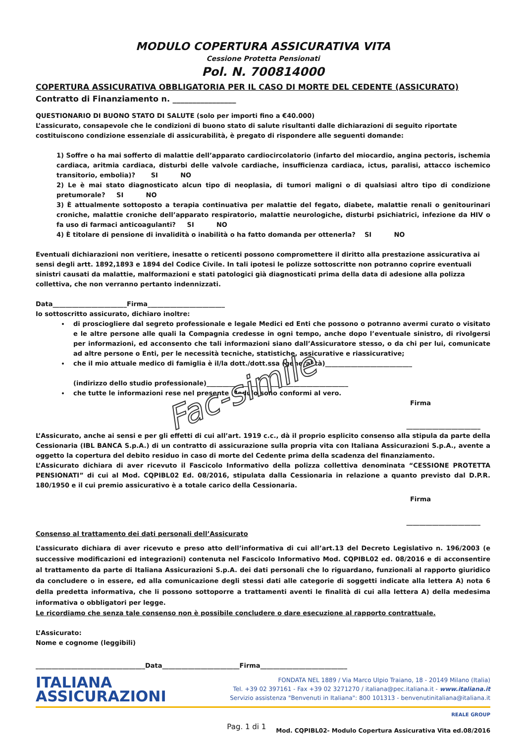MODULO COPERTURA ASSICURATIVA VITA
Cessione Protetta Pensionati
Pol. N. 700814000
COPERTURA ASSICURATIVA OBBLIGATORIA PER IL CASO DI MORTE DEL CEDENTE (ASSICURATO)
Contratto di Finanziamento n. ________________
QUESTIONARIO DI BUONO STATO DI SALUTE (solo per importi fino a €40.000)
L’assicurato, consapevole che le condizioni di buono stato di salute risultanti dalle dichiarazioni di seguito riportate costituiscono condizione essenziale di assicurabilità, è pregato di rispondere alle seguenti domande:
1) Soffre o ha mai sofferto di malattie dell’apparato cardiocircolatorio (infarto del miocardio, angina pectoris, ischemia cardiaca, aritmia cardiaca, disturbi delle valvole cardiache, insufficienza cardiaca, ictus, paralisi, attacco ischemico transitorio, embolia)? SI NO
2) Le è mai stato diagnosticato alcun tipo di neoplasia, di tumori maligni o di qualsiasi altro tipo di condizione pretumorale? SI NO
3) È attualmente sottoposto a terapia continuativa per malattie del fegato, diabete, malattie renali o genitourinari croniche, malattie croniche dell’apparato respiratorio, malattie neurologiche, disturbi psichiatrici, infezione da HIV o fa uso di farmaci anticoagulanti? SI NO
4) È titolare di pensione di invalidità o inabilità o ha fatto domanda per ottenerla? SI NO
Eventuali dichiarazioni non veritiere, inesatte o reticenti possono compromettere il diritto alla prestazione assicurativa ai sensi degli artt. 1892,1893 e 1894 del Codice Civile. In tali ipotesi le polizze sottoscritte non potranno coprire eventuali sinistri causati da malattie, malformazioni e stati patologici già diagnosticati prima della data di adesione alla polizza collettiva, che non verranno pertanto indennizzati.
Data_______________________Firma________________________
Io sottoscritto assicurato, dichiaro inoltre:
di prosciogliere dal segreto professionale e legale Medici ed Enti che possono o potranno avermi curato o visitato e le altre persone alle quali la Compagnia credesse in ogni tempo, anche dopo l’eventuale sinistro, di rivolgersi per informazioni, ed acconsento che tali informazioni siano dall’Assicuratore stesso, o da chi per lui, comunicate ad altre persone o Enti, per le necessità tecniche, statistiche, assicurative e riassicurative;
che il mio attuale medico di famiglia è il/la dott./dott.ssa (generalità)___________________________
(indirizzo dello studio professionale)____________________________________________
che tutte le informazioni rese nel presente Modulo sono conformi al vero.
Firma
_______________________
L’Assicurato, anche ai sensi e per gli effetti di cui all’art. 1919 c.c., dà il proprio esplicito consenso alla stipula da parte della Cessionaria (IBL BANCA S.p.A.) di un contratto di assicurazione sulla propria vita con Italiana Assicurazioni S.p.A., avente a oggetto la copertura del debito residuo in caso di morte del Cedente prima della scadenza del finanziamento.
L’Assicurato dichiara di aver ricevuto il Fascicolo Informativo della polizza collettiva denominata “CESSIONE PROTETTA PENSIONATI” di cui al Mod. CQPIBL02 Ed. 08/2016, stipulata dalla Cessionaria in relazione a quanto previsto dal D.P.R. 180/1950 e il cui premio assicurativo è a totale carico della Cessionaria.
Firma
_______________________
Consenso al trattamento dei dati personali dell’Assicurato
L’assicurato dichiara di aver ricevuto e preso atto dell’informativa di cui all’art.13 del Decreto Legislativo n. 196/2003 (e successive modificazioni ed integrazioni) contenuta nel Fascicolo Informativo Mod. CQPIBL02 ed. 08/2016 e di acconsentire al trattamento da parte di Italiana Assicurazioni S.p.A. dei dati personali che lo riguardano, funzionali al rapporto giuridico da concludere o in essere, ed alla comunicazione degli stessi dati alle categorie di soggetti indicate alla lettera A) nota 6 della predetta informativa, che li possono sottoporre a trattamenti aventi le finalità di cui alla lettera A) della medesima informativa o obbligatori per legge.
Le ricordiamo che senza tale consenso non è possibile concludere o dare esecuzione al rapporto contrattuale.
L’Assicurato:
Nome e cognome (leggibili)
__________________________________Data________________________Firma___________________________
ITALIANA
ASSICURAZIONI
FONDATA NEL 1889 / Via Marco Ulpio Traiano, 18 - 20149 Milano (Italia)
Tel. +39 02 397161 - Fax +39 02 3271270 / italiana@pec.italiana.it - www.italiana.it
Servizio assistenza "Benvenuti in Italiana": 800 101313 - benvenutinitaliana@italiana.it
REALE GROUP
Pag. 1 di 1 Mod. CQPIBL02- Modulo Copertura Assicurativa Vita ed.08/2016
Fac-simile